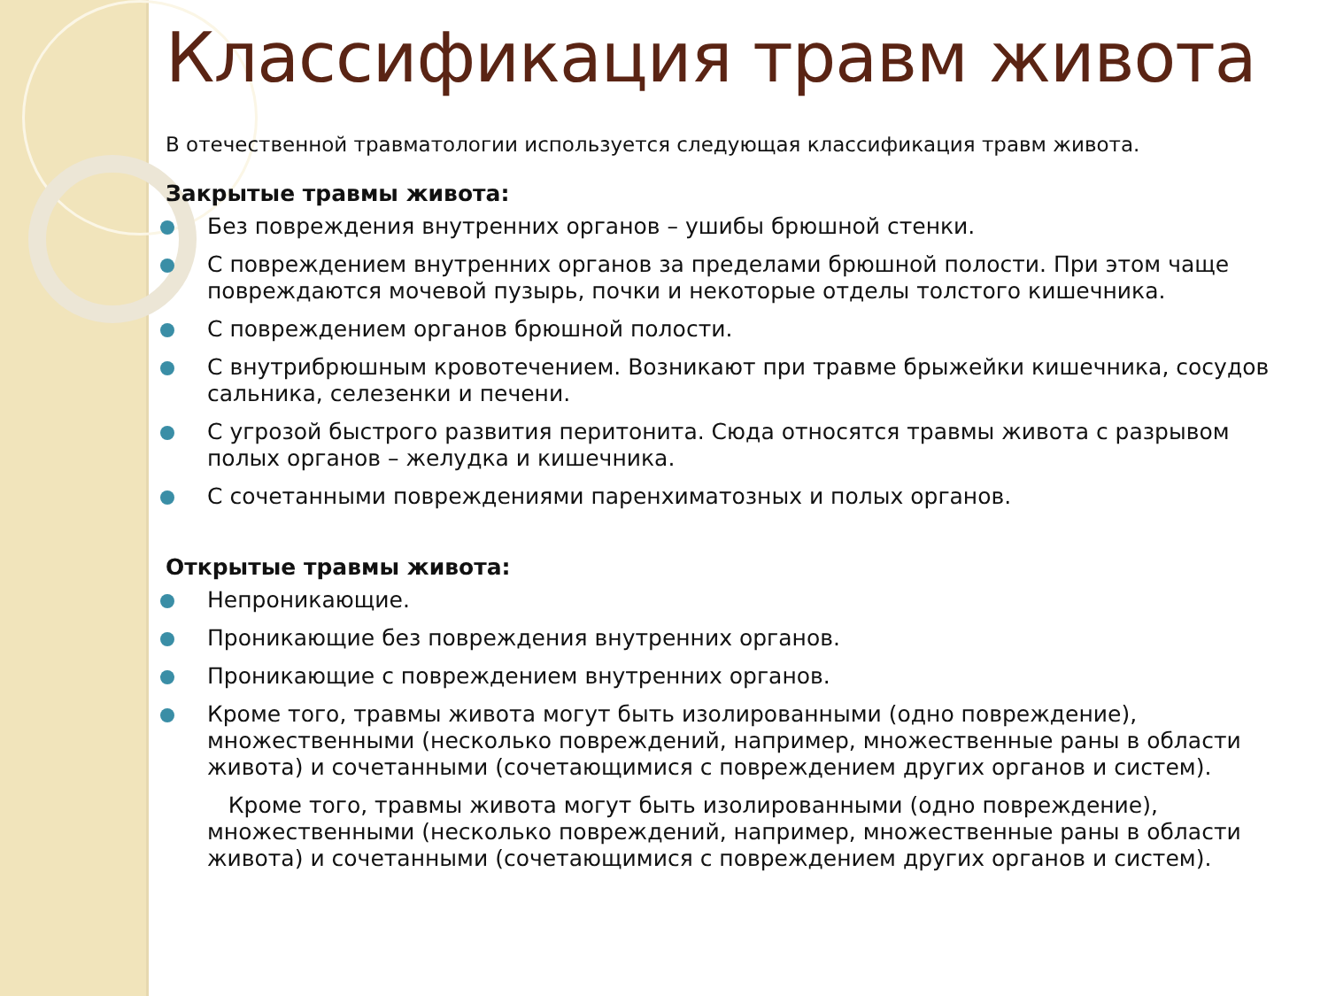Классификация травм живота
В отечественной травматологии используется следующая классификация травм живота.
Закрытые травмы живота:
Без повреждения внутренних органов – ушибы брюшной стенки.
С повреждением внутренних органов за пределами брюшной полости. При этом чаще повреждаются мочевой пузырь, почки и некоторые отделы толстого кишечника.
С повреждением органов брюшной полости.
С внутрибрюшным кровотечением. Возникают при травме брыжейки кишечника, сосудов сальника, селезенки и печени.
С угрозой быстрого развития перитонита. Сюда относятся травмы живота с разрывом полых органов – желудка и кишечника.
С сочетанными повреждениями паренхиматозных и полых органов.
Открытые травмы живота:
Непроникающие.
Проникающие без повреждения внутренних органов.
Проникающие с повреждением внутренних органов.
Кроме того, травмы живота могут быть изолированными (одно повреждение), множественными (несколько повреждений, например, множественные раны в области живота) и сочетанными (сочетающимися с повреждением других органов и систем).
Кроме того, травмы живота могут быть изолированными (одно повреждение), множественными (несколько повреждений, например, множественные раны в области живота) и сочетанными (сочетающимися с повреждением других органов и систем).